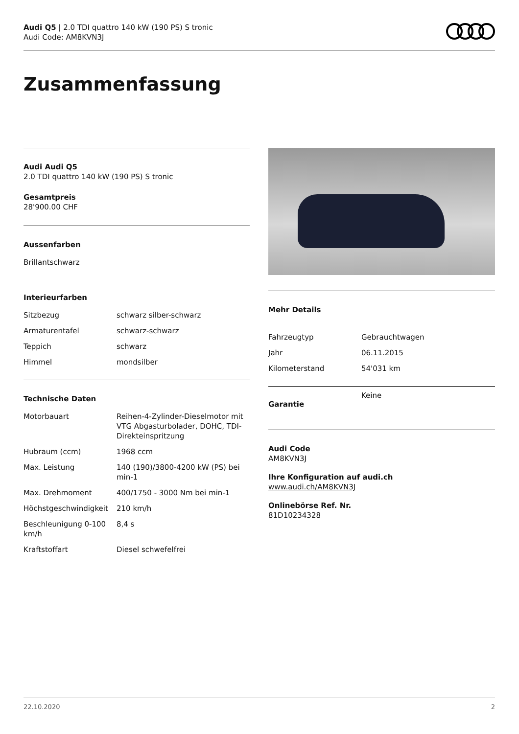Audi Q5 | 2.0 TDI quattro 140 kW (190 PS) S tronic
Audi Code: AM8KVN3J
Zusammenfassung
Audi Audi Q5
2.0 TDI quattro 140 kW (190 PS) S tronic
Gesamtpreis
28'900.00 CHF
Aussenfarben
Brillantschwarz
Interieurfarben
| Sitzbezug | schwarz silber-schwarz |
| Armaturentafel | schwarz-schwarz |
| Teppich | schwarz |
| Himmel | mondsilber |
Technische Daten
| Motorbauart | Reihen-4-Zylinder-Dieselmotor mit VTG Abgasturbolader, DOHC, TDI-Direkteinspritzung |
| Hubraum (ccm) | 1968 ccm |
| Max. Leistung | 140 (190)/3800-4200 kW (PS) bei min-1 |
| Max. Drehmoment | 400/1750 - 3000 Nm bei min-1 |
| Höchstgeschwindigkeit | 210 km/h |
| Beschleunigung 0-100 km/h | 8,4 s |
| Kraftstoffart | Diesel schwefelfrei |
Mehr Details
| Fahrzeugtyp | Gebrauchtwagen |
| Jahr | 06.11.2015 |
| Kilometerstand | 54'031 km |
| Garantie | Keine |
Audi Code
AM8KVN3J
Ihre Konfiguration auf audi.ch
www.audi.ch/AM8KVN3J
Onlinebörse Ref. Nr.
81D10234328
22.10.2020 2